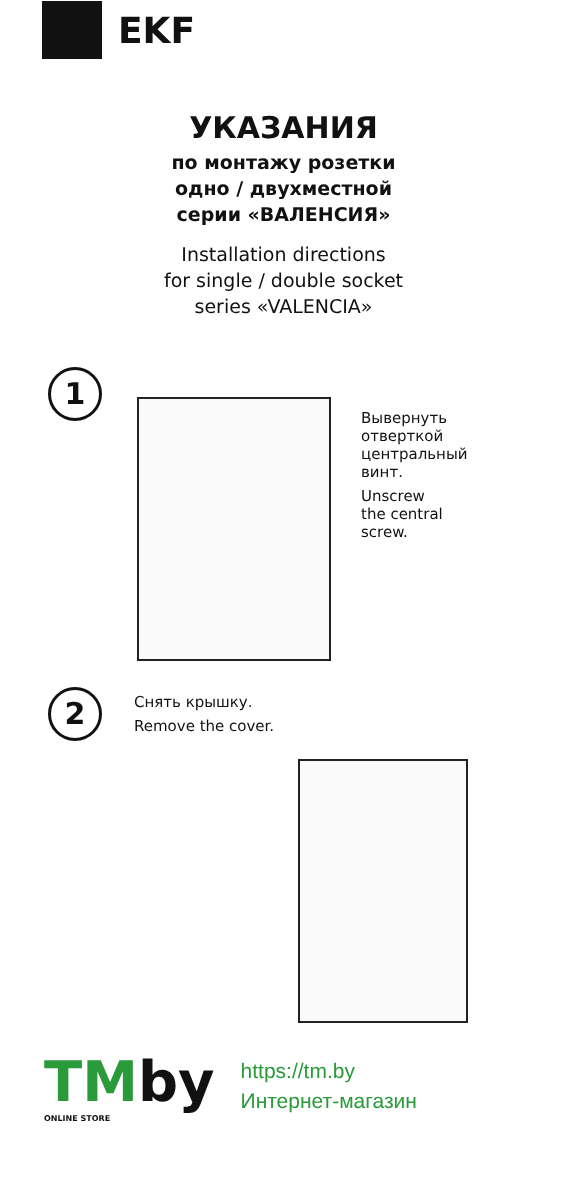EKF
УКАЗАНИЯ
по монтажу розетки
одно / двухместной
серии «ВАЛЕНСИЯ»
Installation directions
for single / double socket
series «VALENCIA»
1
Вывернуть
отверткой
центральный
винт.
Unscrew
the central
screw.
2
Снять крышку.
Remove the cover.
TMby
ONLINE STORE
https://tm.by
Интернет-магазин